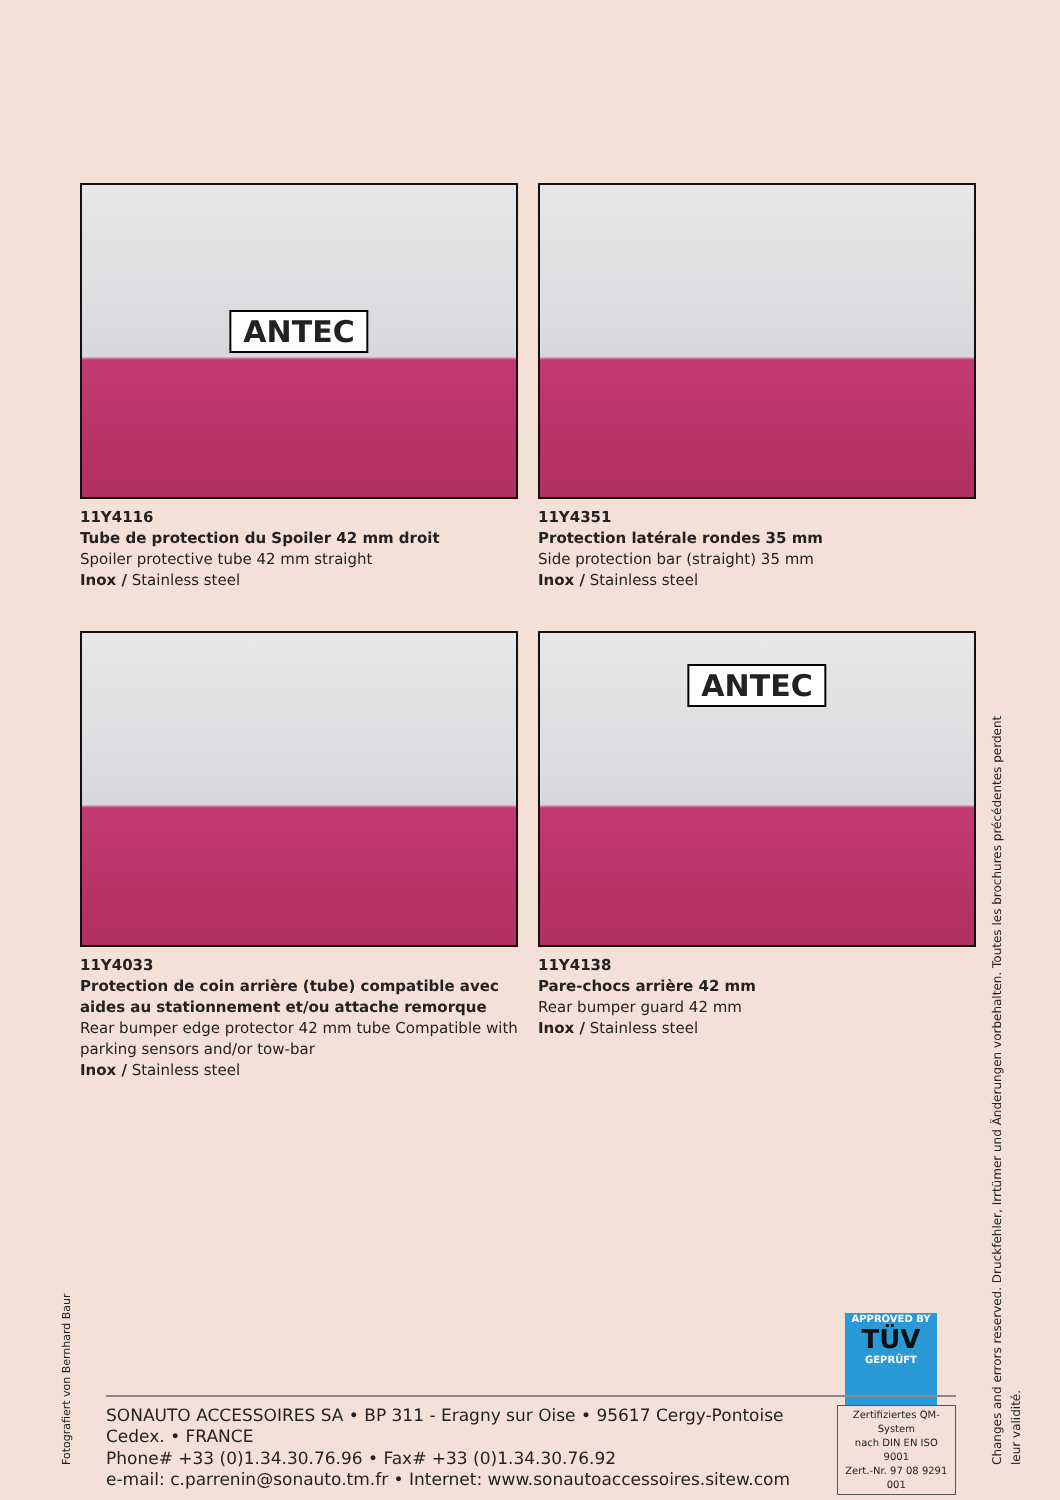ANTEC
11Y4116
Tube de protection du Spoiler 42 mm droit
Spoiler protective tube 42 mm straight
Inox / Stainless steel
11Y4351
Protection latérale rondes 35 mm
Side protection bar (straight) 35 mm
Inox / Stainless steel
11Y4033
Protection de coin arrière (tube) compatible avec aides au stationnement et/ou attache remorque
Rear bumper edge protector 42 mm tube Compatible with parking sensors and/or tow-bar
Inox / Stainless steel
ANTEC
11Y4138
Pare-chocs arrière 42 mm
Rear bumper guard 42 mm
Inox / Stainless steel
APPROVED BY
TÜV
GEPRÜFT
SONAUTO ACCESSOIRES SA • BP 311 - Eragny sur Oise • 95617 Cergy-Pontoise Cedex. • FRANCE
Phone# +33 (0)1.34.30.76.96 • Fax# +33 (0)1.34.30.76.92
e-mail: c.parrenin@sonauto.tm.fr • Internet: www.sonautoaccessoires.sitew.com
Zertifiziertes QM-System
nach DIN EN ISO 9001
Zert.-Nr. 97 08 9291 001
Fotografiert von Bernhard Baur
Changes and errors reserved. Druckfehler, Irrtümer und Änderungen vorbehalten. Toutes les brochures précédentes perdent leur validité.